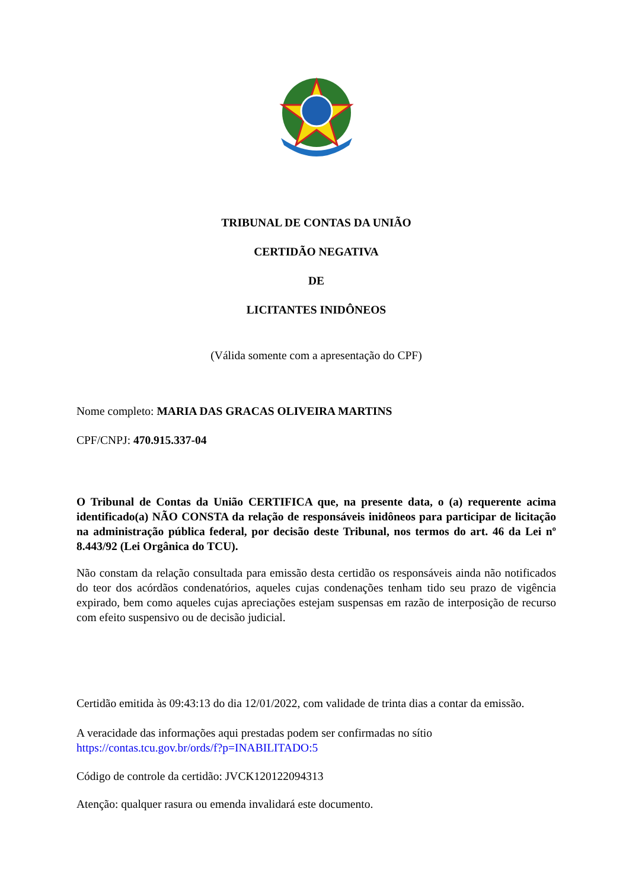TRIBUNAL DE CONTAS DA UNIÃO
CERTIDÃO NEGATIVA
DE
LICITANTES INIDÔNEOS
(Válida somente com a apresentação do CPF)
Nome completo: MARIA DAS GRACAS OLIVEIRA MARTINS
CPF/CNPJ: 470.915.337-04
O Tribunal de Contas da União CERTIFICA que, na presente data, o (a) requerente acima identificado(a) NÃO CONSTA da relação de responsáveis inidôneos para participar de licitação na administração pública federal, por decisão deste Tribunal, nos termos do art. 46 da Lei nº 8.443/92 (Lei Orgânica do TCU).
Não constam da relação consultada para emissão desta certidão os responsáveis ainda não notificados do teor dos acórdãos condenatórios, aqueles cujas condenações tenham tido seu prazo de vigência expirado, bem como aqueles cujas apreciações estejam suspensas em razão de interposição de recurso com efeito suspensivo ou de decisão judicial.
Certidão emitida às 09:43:13 do dia 12/01/2022, com validade de trinta dias a contar da emissão.
A veracidade das informações aqui prestadas podem ser confirmadas no sítio
https://contas.tcu.gov.br/ords/f?p=INABILITADO:5
Código de controle da certidão: JVCK120122094313
Atenção: qualquer rasura ou emenda invalidará este documento.